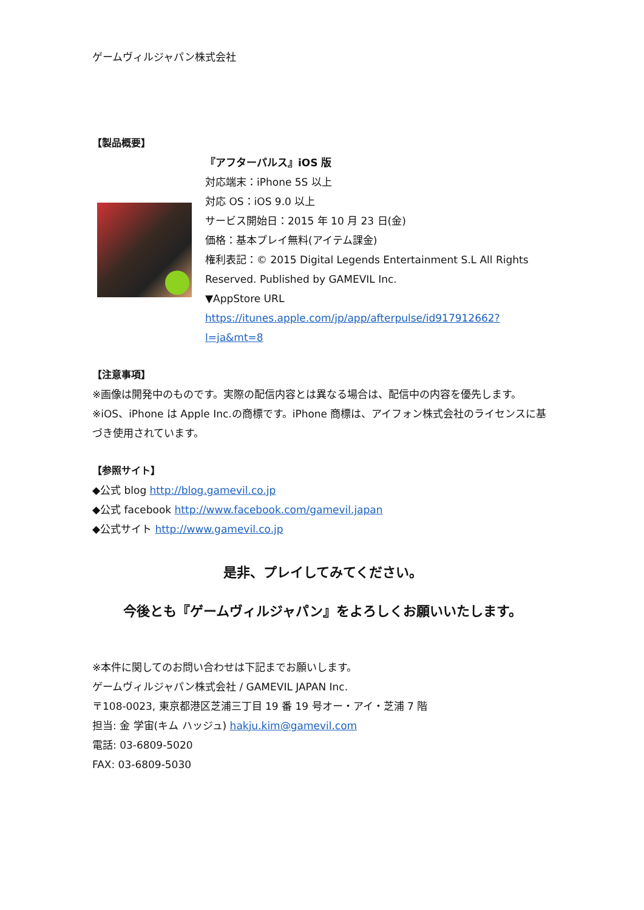ゲームヴィルジャパン株式会社
【製品概要】
『アフターパルス』iOS 版
対応端末：iPhone 5S 以上
対応 OS：iOS 9.0 以上
サービス開始日：2015 年 10 月 23 日(金)
価格：基本プレイ無料(アイテム課金)
権利表記：© 2015 Digital Legends Entertainment S.L All Rights Reserved. Published by GAMEVIL Inc.
▼AppStore URL
https://itunes.apple.com/jp/app/afterpulse/id917912662?l=ja&mt=8
【注意事項】
※画像は開発中のものです。実際の配信内容とは異なる場合は、配信中の内容を優先します。
※iOS、iPhone は Apple Inc.の商標です。iPhone 商標は、アイフォン株式会社のライセンスに基づき使用されています。
【参照サイト】
◆公式 blog http://blog.gamevil.co.jp
◆公式 facebook http://www.facebook.com/gamevil.japan
◆公式サイト http://www.gamevil.co.jp
是非、プレイしてみてください。
今後とも『ゲームヴィルジャパン』をよろしくお願いいたします。
※本件に関してのお問い合わせは下記までお願いします。
ゲームヴィルジャパン株式会社 / GAMEVIL JAPAN Inc.
〒108-0023, 東京都港区芝浦三丁目 19 番 19 号オー・アイ・芝浦 7 階
担当: 金 学宙(キム ハッジュ) hakju.kim@gamevil.com
電話: 03-6809-5020
FAX: 03-6809-5030